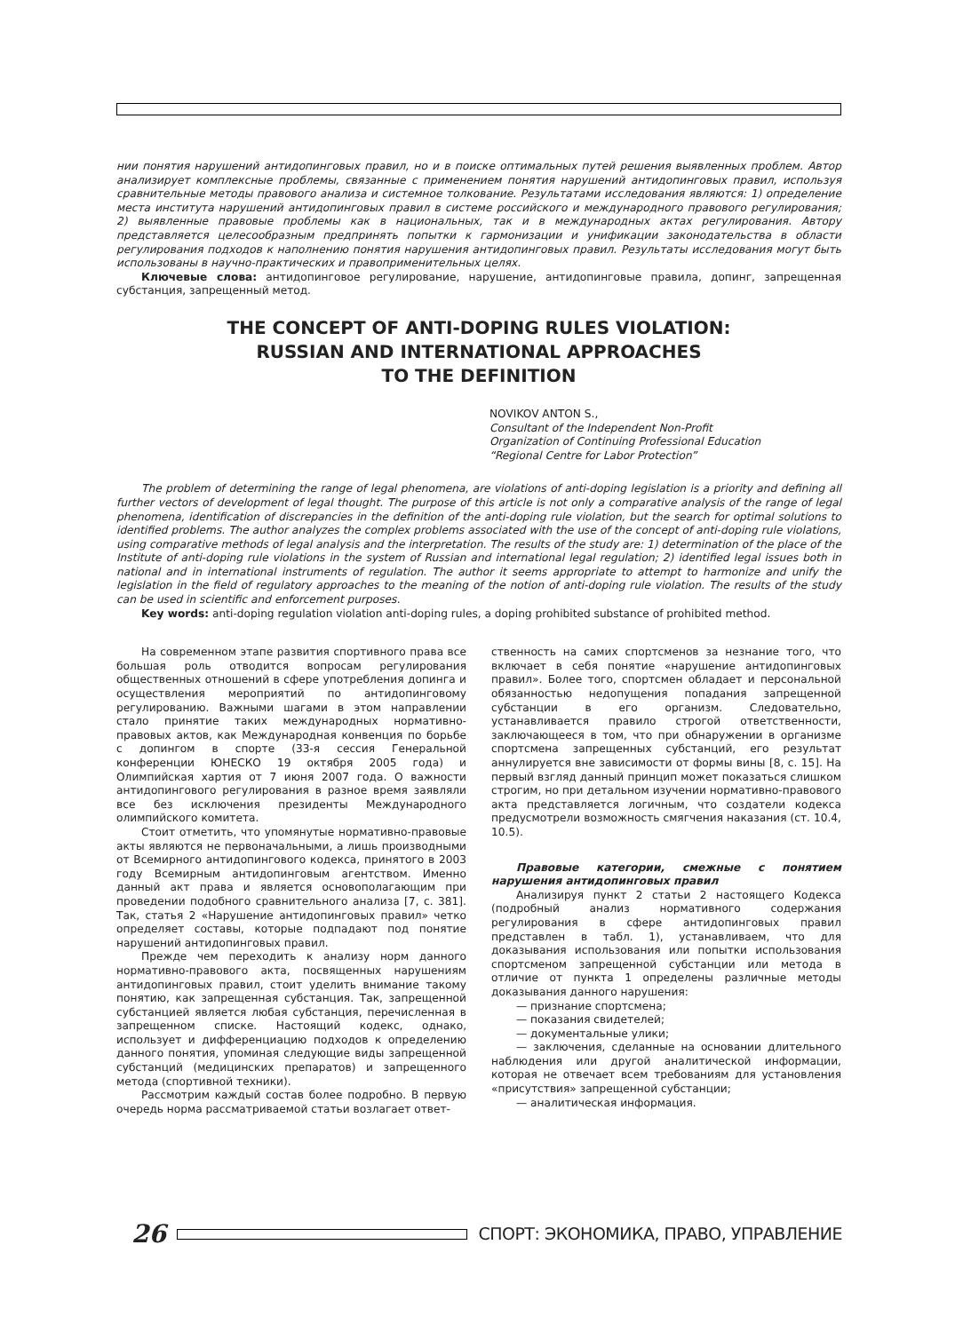нии понятия нарушений антидопинговых правил, но и в поиске оптимальных путей решения выявленных проблем. Автор анализирует комплексные проблемы, связанные с применением понятия нарушений антидопинговых правил, используя сравнительные методы правового анализа и системное толкование. Результатами исследования являются: 1) определение места института нарушений антидопинговых правил в системе российского и международного правового регулирования; 2) выявленные правовые проблемы как в национальных, так и в международных актах регулирования. Автору представляется целесообразным предпринять попытки к гармонизации и унификации законодательства в области регулирования подходов к наполнению понятия нарушения антидопинговых правил. Результаты исследования могут быть использованы в научно-практических и правоприменительных целях.
Ключевые слова: антидопинговое регулирование, нарушение, антидопинговые правила, допинг, запрещенная субстанция, запрещенный метод.
THE CONCEPT OF ANTI-DOPING RULES VIOLATION:
RUSSIAN AND INTERNATIONAL APPROACHES
TO THE DEFINITION
NOVIKOV ANTON S.,
Consultant of the Independent Non-Profit
Organization of Continuing Professional Education
“Regional Centre for Labor Protection”
The problem of determining the range of legal phenomena, are violations of anti-doping legislation is a priority and defining all further vectors of development of legal thought. The purpose of this article is not only a comparative analysis of the range of legal phenomena, identification of discrepancies in the definition of the anti-doping rule violation, but the search for optimal solutions to identified problems. The author analyzes the complex problems associated with the use of the concept of anti-doping rule violations, using comparative methods of legal analysis and the interpretation. The results of the study are: 1) determination of the place of the Institute of anti-doping rule violations in the system of Russian and international legal regulation; 2) identified legal issues both in national and in international instruments of regulation. The author it seems appropriate to attempt to harmonize and unify the legislation in the field of regulatory approaches to the meaning of the notion of anti-doping rule violation. The results of the study can be used in scientific and enforcement purposes.
Key words: anti-doping regulation violation anti-doping rules, a doping prohibited substance of prohibited method.
На современном этапе развития спортивного права все большая роль отводится вопросам регулирования общественных отношений в сфере употребления допинга и осуществления мероприятий по антидопинговому регулированию. Важными шагами в этом направлении стало принятие таких международных нормативно-правовых актов, как Международная конвенция по борьбе с допингом в спорте (33-я сессия Генеральной конференции ЮНЕСКО 19 октября 2005 года) и Олимпийская хартия от 7 июня 2007 года. О важности антидопингового регулирования в разное время заявляли все без исключения президенты Международного олимпийского комитета.
Стоит отметить, что упомянутые нормативно-правовые акты являются не первоначальными, а лишь производными от Всемирного антидопингового кодекса, принятого в 2003 году Всемирным антидопинговым агентством. Именно данный акт права и является основополагающим при проведении подобного сравнительного анализа [7, с. 381]. Так, статья 2 «Нарушение антидопинговых правил» четко определяет составы, которые подпадают под понятие нарушений антидопинговых правил.
Прежде чем переходить к анализу норм данного нормативно-правового акта, посвященных нарушениям антидопинговых правил, стоит уделить внимание такому понятию, как запрещенная субстанция. Так, запрещенной субстанцией является любая субстанция, перечисленная в запрещенном списке. Настоящий кодекс, однако, использует и дифференциацию подходов к определению данного понятия, упоминая следующие виды запрещенной субстанций (медицинских препаратов) и запрещенного метода (спортивной техники).
Рассмотрим каждый состав более подробно. В первую очередь норма рассматриваемой статьи возлагает ответ-
ственность на самих спортсменов за незнание того, что включает в себя понятие «нарушение антидопинговых правил». Более того, спортсмен обладает и персональной обязанностью недопущения попадания запрещенной субстанции в его организм. Следовательно, устанавливается правило строгой ответственности, заключающееся в том, что при обнаружении в организме спортсмена запрещенных субстанций, его результат аннулируется вне зависимости от формы вины [8, с. 15]. На первый взгляд данный принцип может показаться слишком строгим, но при детальном изучении нормативно-правового акта представляется логичным, что создатели кодекса предусмотрели возможность смягчения наказания (ст. 10.4, 10.5).
Правовые категории, смежные с понятием нарушения антидопинговых правил
Анализируя пункт 2 статьи 2 настоящего Кодекса (подробный анализ нормативного содержания регулирования в сфере антидопинговых правил представлен в табл. 1), устанавливаем, что для доказывания использования или попытки использования спортсменом запрещенной субстанции или метода в отличие от пункта 1 определены различные методы доказывания данного нарушения:
— признание спортсмена;
— показания свидетелей;
— документальные улики;
— заключения, сделанные на основании длительного наблюдения или другой аналитической информации, которая не отвечает всем требованиям для установления «присутствия» запрещенной субстанции;
— аналитическая информация.
26 СПОРТ: ЭКОНОМИКА, ПРАВО, УПРАВЛЕНИЕ